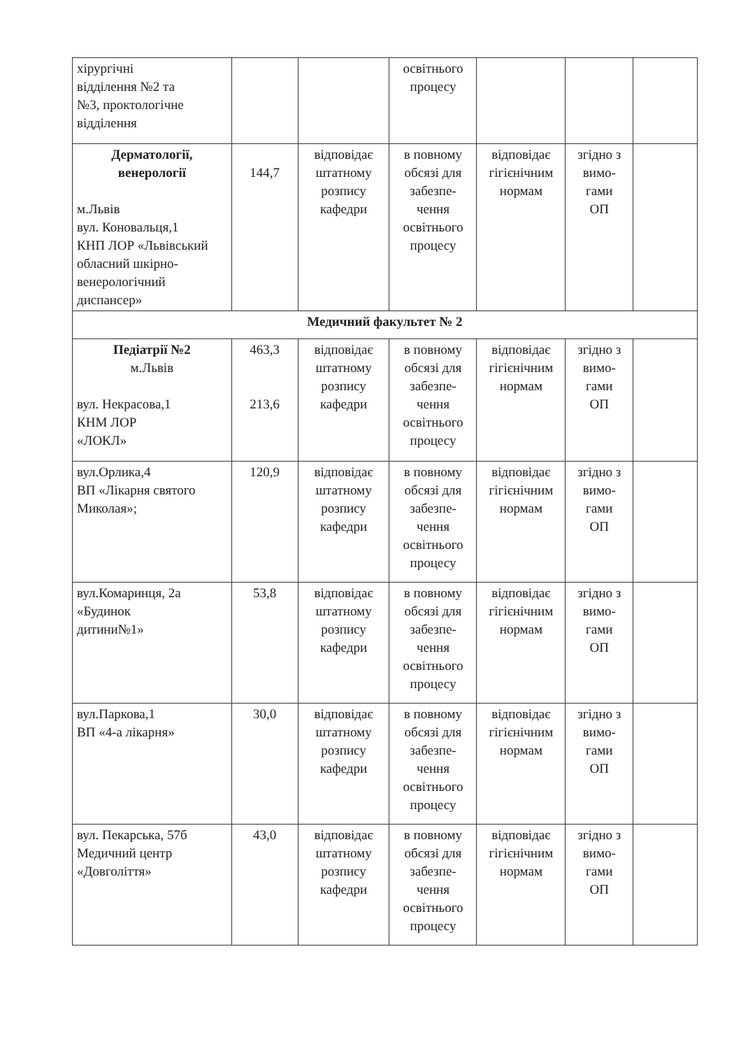| хірургічні відділення №2 та №3, проктологічне відділення | | | освітнього процесу | | | |
| Дерматології, венерології м.Львів вул. Коновальця,1 КНП ЛОР «Львівський обласний шкірно-венерологічний диспансер» | 144,7 | відповідає штатному розпису кафедри | в повному обсязі для забезпе- чення освітнього процесу | відповідає гігієнічним нормам | згідно з вимо- гами ОП | |
| Медичний факультет № 2 | | | | | | |
| Педіатрії №2 м.Львів вул. Некрасова,1 КНМ ЛОР «ЛОКЛ» | 463,3 213,6 | відповідає штатному розпису кафедри | в повному обсязі для забезпе- чення освітнього процесу | відповідає гігієнічним нормам | згідно з вимо- гами ОП | |
| вул.Орлика,4 ВП «Лікарня святого Миколая»; | 120,9 | відповідає штатному розпису кафедри | в повному обсязі для забезпе- чення освітнього процесу | відповідає гігієнічним нормам | згідно з вимо- гами ОП | |
| вул.Комаринця, 2а «Будинок дитини№1» | 53,8 | відповідає штатному розпису кафедри | в повному обсязі для забезпе- чення освітнього процесу | відповідає гігієнічним нормам | згідно з вимо- гами ОП | |
| вул.Паркова,1 ВП «4-а лікарня» | 30,0 | відповідає штатному розпису кафедри | в повному обсязі для забезпе- чення освітнього процесу | відповідає гігієнічним нормам | згідно з вимо- гами ОП | |
| вул. Пекарська, 57б Медичний центр «Довголіття» | 43,0 | відповідає штатному розпису кафедри | в повному обсязі для забезпе- чення освітнього процесу | відповідає гігієнічним нормам | згідно з вимо- гами ОП | |